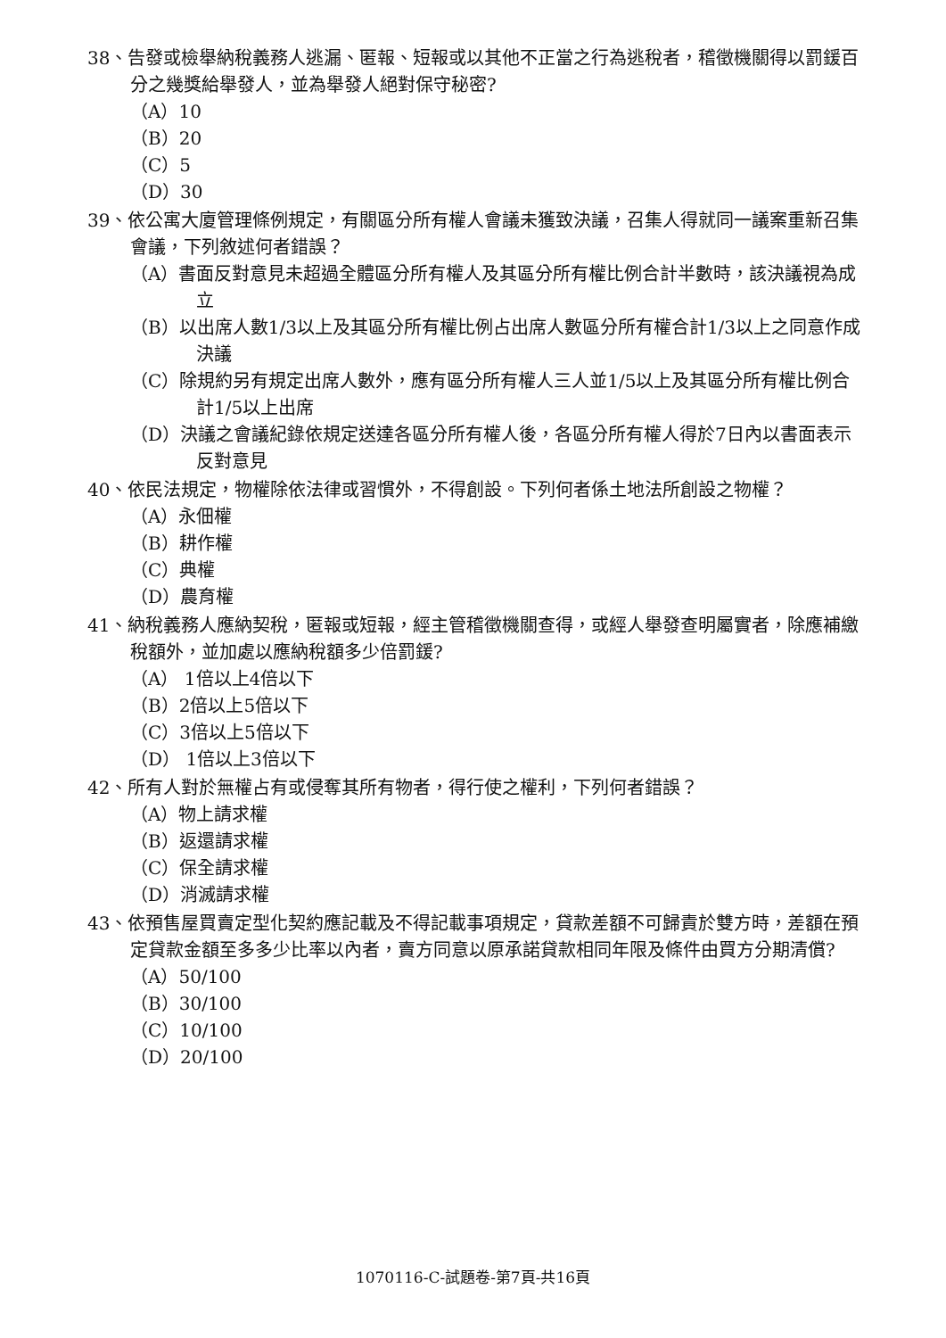38、告發或檢舉納稅義務人逃漏、匿報、短報或以其他不正當之行為逃稅者，稽徵機關得以罰鍰百分之幾獎給舉發人，並為舉發人絕對保守秘密?
（A）10
（B）20
（C）5
（D）30
39、依公寓大廈管理條例規定，有關區分所有權人會議未獲致決議，召集人得就同一議案重新召集會議，下列敘述何者錯誤？
（A）書面反對意見未超過全體區分所有權人及其區分所有權比例合計半數時，該決議視為成立
（B）以出席人數1/3以上及其區分所有權比例占出席人數區分所有權合計1/3以上之同意作成決議
（C）除規約另有規定出席人數外，應有區分所有權人三人並1/5以上及其區分所有權比例合計1/5以上出席
（D）決議之會議紀錄依規定送達各區分所有權人後，各區分所有權人得於7日內以書面表示反對意見
40、依民法規定，物權除依法律或習慣外，不得創設。下列何者係土地法所創設之物權？
（A）永佃權
（B）耕作權
（C）典權
（D）農育權
41、納稅義務人應納契稅，匿報或短報，經主管稽徵機關查得，或經人舉發查明屬實者，除應補繳稅額外，並加處以應納稅額多少倍罰鍰?
（A） 1倍以上4倍以下
（B）2倍以上5倍以下
（C）3倍以上5倍以下
（D） 1倍以上3倍以下
42、所有人對於無權占有或侵奪其所有物者，得行使之權利，下列何者錯誤？
（A）物上請求權
（B）返還請求權
（C）保全請求權
（D）消滅請求權
43、依預售屋買賣定型化契約應記載及不得記載事項規定，貸款差額不可歸責於雙方時，差額在預定貸款金額至多多少比率以內者，賣方同意以原承諾貸款相同年限及條件由買方分期清償?
（A）50/100
（B）30/100
（C）10/100
（D）20/100
1070116-C-試題卷-第7頁-共16頁